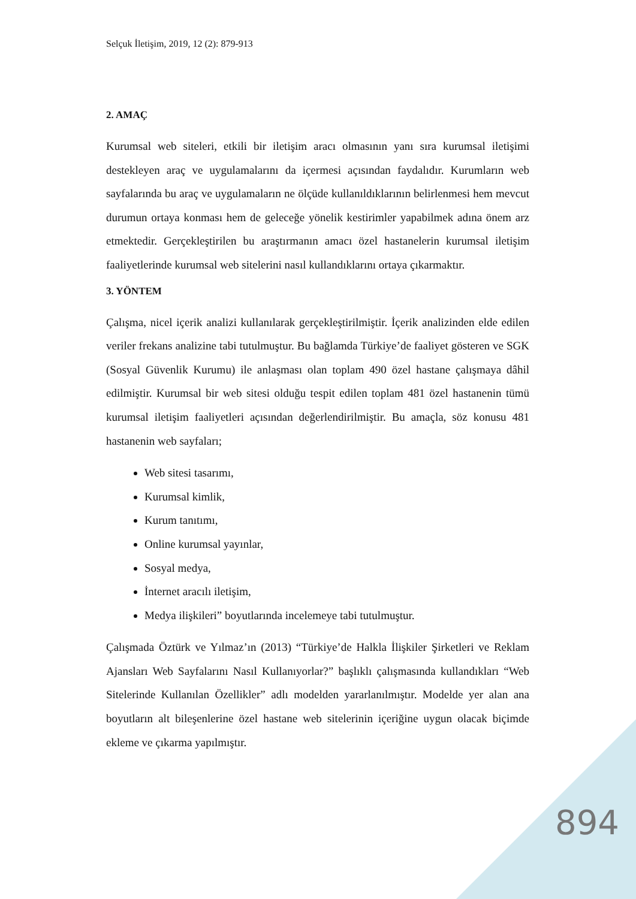Selçuk İletişim, 2019, 12 (2): 879-913
2. AMAÇ
Kurumsal web siteleri, etkili bir iletişim aracı olmasının yanı sıra kurumsal iletişimi destekleyen araç ve uygulamalarını da içermesi açısından faydalıdır. Kurumların web sayfalarında bu araç ve uygulamaların ne ölçüde kullanıldıklarının belirlenmesi hem mevcut durumun ortaya konması hem de geleceğe yönelik kestirimler yapabilmek adına önem arz etmektedir. Gerçekleştirilen bu araştırmanın amacı özel hastanelerin kurumsal iletişim faaliyetlerinde kurumsal web sitelerini nasıl kullandıklarını ortaya çıkarmaktır.
3. YÖNTEM
Çalışma, nicel içerik analizi kullanılarak gerçekleştirilmiştir. İçerik analizinden elde edilen veriler frekans analizine tabi tutulmuştur. Bu bağlamda Türkiye’de faaliyet gösteren ve SGK (Sosyal Güvenlik Kurumu) ile anlaşması olan toplam 490 özel hastane çalışmaya dâhil edilmiştir. Kurumsal bir web sitesi olduğu tespit edilen toplam 481 özel hastanenin tümü kurumsal iletişim faaliyetleri açısından değerlendirilmiştir. Bu amaçla, söz konusu 481 hastanenin web sayfaları;
Web sitesi tasarımı,
Kurumsal kimlik,
Kurum tanıtımı,
Online kurumsal yayınlar,
Sosyal medya,
İnternet aracılı iletişim,
Medya ilişkileri” boyutlarında incelemeye tabi tutulmuştur.
Çalışmada Öztürk ve Yılmaz’ın (2013) “Türkiye’de Halkla İlişkiler Şirketleri ve Reklam Ajansları Web Sayfalarını Nasıl Kullanıyorlar?” başlıklı çalışmasında kullandıkları “Web Sitelerinde Kullanılan Özellikler” adlı modelden yararlanılmıştır. Modelde yer alan ana boyutların alt bileşenlerine özel hastane web sitelerinin içeriğine uygun olacak biçimde ekleme ve çıkarma yapılmıştır.
894